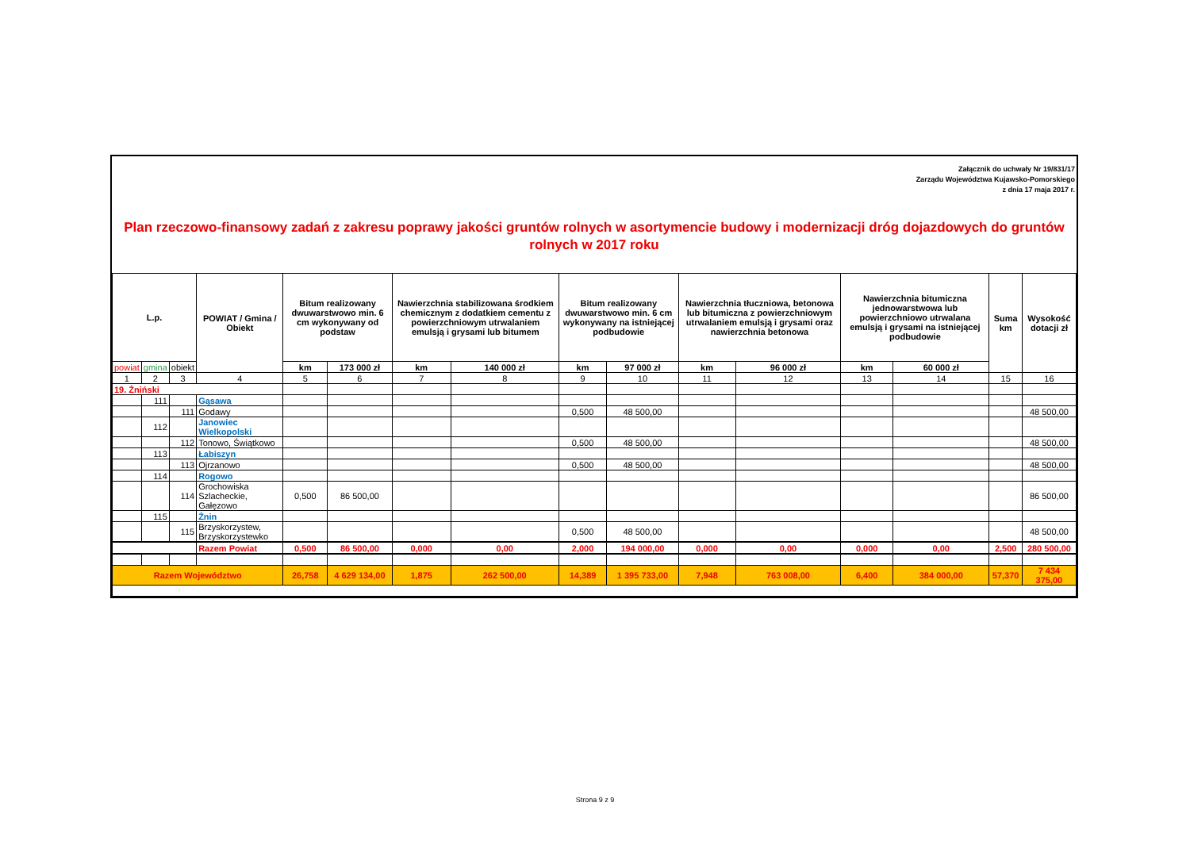Załącznik do uchwały Nr 19/831/17
Zarządu Województwa Kujawsko-Pomorskiego
z dnia 17 maja 2017 r.
Plan rzeczowo-finansowy zadań z zakresu poprawy jakości gruntów rolnych w asortymencie budowy i modernizacji dróg dojazdowych do gruntów rolnych w 2017 roku
| L.p. | | | POWIAT / Gmina / Obiekt | Bitum realizowany dwuwarstwowo min. 6 cm wykonywany od podstaw | | Nawierzchnia stabilizowana środkiem chemicznym z dodatkiem cementu z powierzchniowym utrwalaniem emulsją i grysami lub bitumem | | Bitum realizowany dwuwarstwowo min. 6 cm wykonywany na istniejącej podbudowie | | Nawierzchnia tłuczniowa, betonowa lub bitumiczna z powierzchniowym utrwalaniem emulsją i grysami oraz nawierzchnia betonowa | | Nawierzchnia bitumiczna jednowarstwowa lub powierzchniowo utrwalana emulsją i grysami na istniejącej podbudowie | | Suma km | Wysokość dotacji zł |
| --- | --- | --- | --- | --- | --- | --- | --- | --- | --- | --- | --- | --- | --- | --- | --- |
| powiat | gmina | obiekt | | km | 173 000 zł | km | 140 000 zł | km | 97 000 zł | km | 96 000 zł | km | 60 000 zł | | |
| 1 | 2 | 3 | 4 | 5 | 6 | 7 | 8 | 9 | 10 | 11 | 12 | 13 | 14 | 15 | 16 |
| 19. Żniński | | | | | | | | | | | | | | | |
| | 111 | | Gąsawa | | | | | | | | | | | | |
| | | 111 | Godawy | | | | | 0,500 | 48 500,00 | | | | | | 48 500,00 |
| | 112 | | Janowiec Wielkopolski | | | | | | | | | | | | |
| | | 112 | Tonowo, Świątkowo | | | | | 0,500 | 48 500,00 | | | | | | 48 500,00 |
| | 113 | | Łabiszyn | | | | | | | | | | | | |
| | | 113 | Ojrzanowo | | | | | 0,500 | 48 500,00 | | | | | | 48 500,00 |
| | 114 | | Rogowo | | | | | | | | | | | | |
| | | 114 | Grochowiska Szlacheckie, Gałęzowo | 0,500 | 86 500,00 | | | | | | | | | | 86 500,00 |
| | 115 | | Żnin | | | | | | | | | | | | |
| | | 115 | Brzyskorzystew, Brzyskorzystewko | | | | | 0,500 | 48 500,00 | | | | | | 48 500,00 |
| | | | Razem Powiat | 0,500 | 86 500,00 | 0,000 | 0,00 | 2,000 | 194 000,00 | 0,000 | 0,00 | 0,000 | 0,00 | 2,500 | 280 500,00 |
| Razem Województwo | | | | 26,758 | 4 629 134,00 | 1,875 | 262 500,00 | 14,389 | 1 395 733,00 | 7,948 | 763 008,00 | 6,400 | 384 000,00 | 57,370 | 7 434 375,00 |
Strona 9 z 9